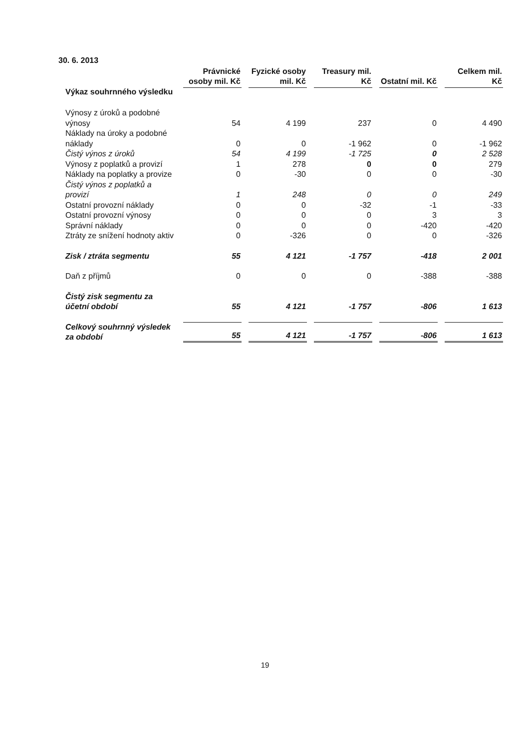30. 6. 2013
| Výkaz souhrnného výsledku | Právnické osoby mil. Kč | Fyzické osoby mil. Kč | Treasury mil. Kč | Ostatní mil. Kč | Celkem mil. Kč |
| --- | --- | --- | --- | --- | --- |
| Výnosy z úroků a podobné výnosy | 54 | 4 199 | 237 | 0 | 4 490 |
| Náklady na úroky a podobné náklady | 0 | 0 | -1 962 | 0 | -1 962 |
| Čistý výnos z úroků | 54 | 4 199 | -1 725 | 0 | 2 528 |
| Výnosy z poplatků a provizí | 1 | 278 | 0 | 0 | 279 |
| Náklady na poplatky a provize | 0 | -30 | 0 | 0 | -30 |
| Čistý výnos z poplatků a provizí | 1 | 248 | 0 | 0 | 249 |
| Ostatní provozní náklady | 0 | 0 | -32 | -1 | -33 |
| Ostatní provozní výnosy | 0 | 0 | 0 | 3 | 3 |
| Správní náklady | 0 | 0 | 0 | -420 | -420 |
| Ztráty ze snížení hodnoty aktiv | 0 | -326 | 0 | 0 | -326 |
| Zisk / ztráta segmentu | 55 | 4 121 | -1 757 | -418 | 2 001 |
| Daň z příjmů | 0 | 0 | 0 | -388 | -388 |
| Čistý zisk segmentu za účetní období | 55 | 4 121 | -1 757 | -806 | 1 613 |
| Celkový souhrnný výsledek za období | 55 | 4 121 | -1 757 | -806 | 1 613 |
19